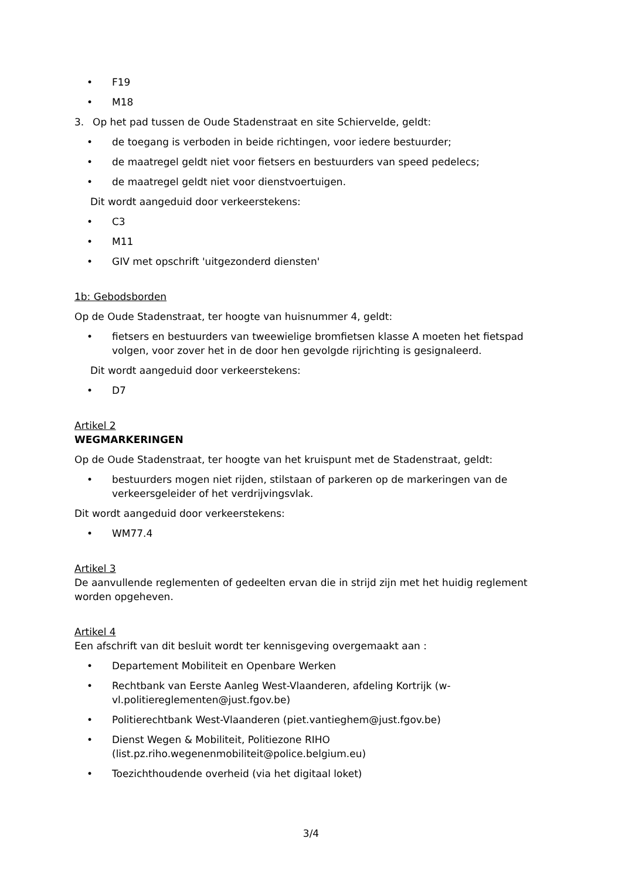• F19
• M18
3. Op het pad tussen de Oude Stadenstraat en site Schiervelde, geldt:
• de toegang is verboden in beide richtingen, voor iedere bestuurder;
• de maatregel geldt niet voor fietsers en bestuurders van speed pedelecs;
• de maatregel geldt niet voor dienstvoertuigen.
Dit wordt aangeduid door verkeerstekens:
• C3
• M11
• GIV met opschrift 'uitgezonderd diensten'
1b: Gebodsborden
Op de Oude Stadenstraat, ter hoogte van huisnummer 4, geldt:
• fietsers en bestuurders van tweewielige bromfietsen klasse A moeten het fietspad volgen, voor zover het in de door hen gevolgde rijrichting is gesignaleerd.
Dit wordt aangeduid door verkeerstekens:
• D7
Artikel 2
WEGMARKERINGEN
Op de Oude Stadenstraat, ter hoogte van het kruispunt met de Stadenstraat, geldt:
• bestuurders mogen niet rijden, stilstaan of parkeren op de markeringen van de verkeersgeleider of het verdrijvingsvlak.
Dit wordt aangeduid door verkeerstekens:
• WM77.4
Artikel 3
De aanvullende reglementen of gedeelten ervan die in strijd zijn met het huidig reglement worden opgeheven.
Artikel 4
Een afschrift van dit besluit wordt ter kennisgeving overgemaakt aan :
• Departement Mobiliteit en Openbare Werken
• Rechtbank van Eerste Aanleg West-Vlaanderen, afdeling Kortrijk (w-vl.politiereglementen@just.fgov.be)
• Politierechtbank West-Vlaanderen (piet.vantieghem@just.fgov.be)
• Dienst Wegen & Mobiliteit, Politiezone RIHO (list.pz.riho.wegenenmobiliteit@police.belgium.eu)
• Toezichthoudende overheid (via het digitaal loket)
3/4